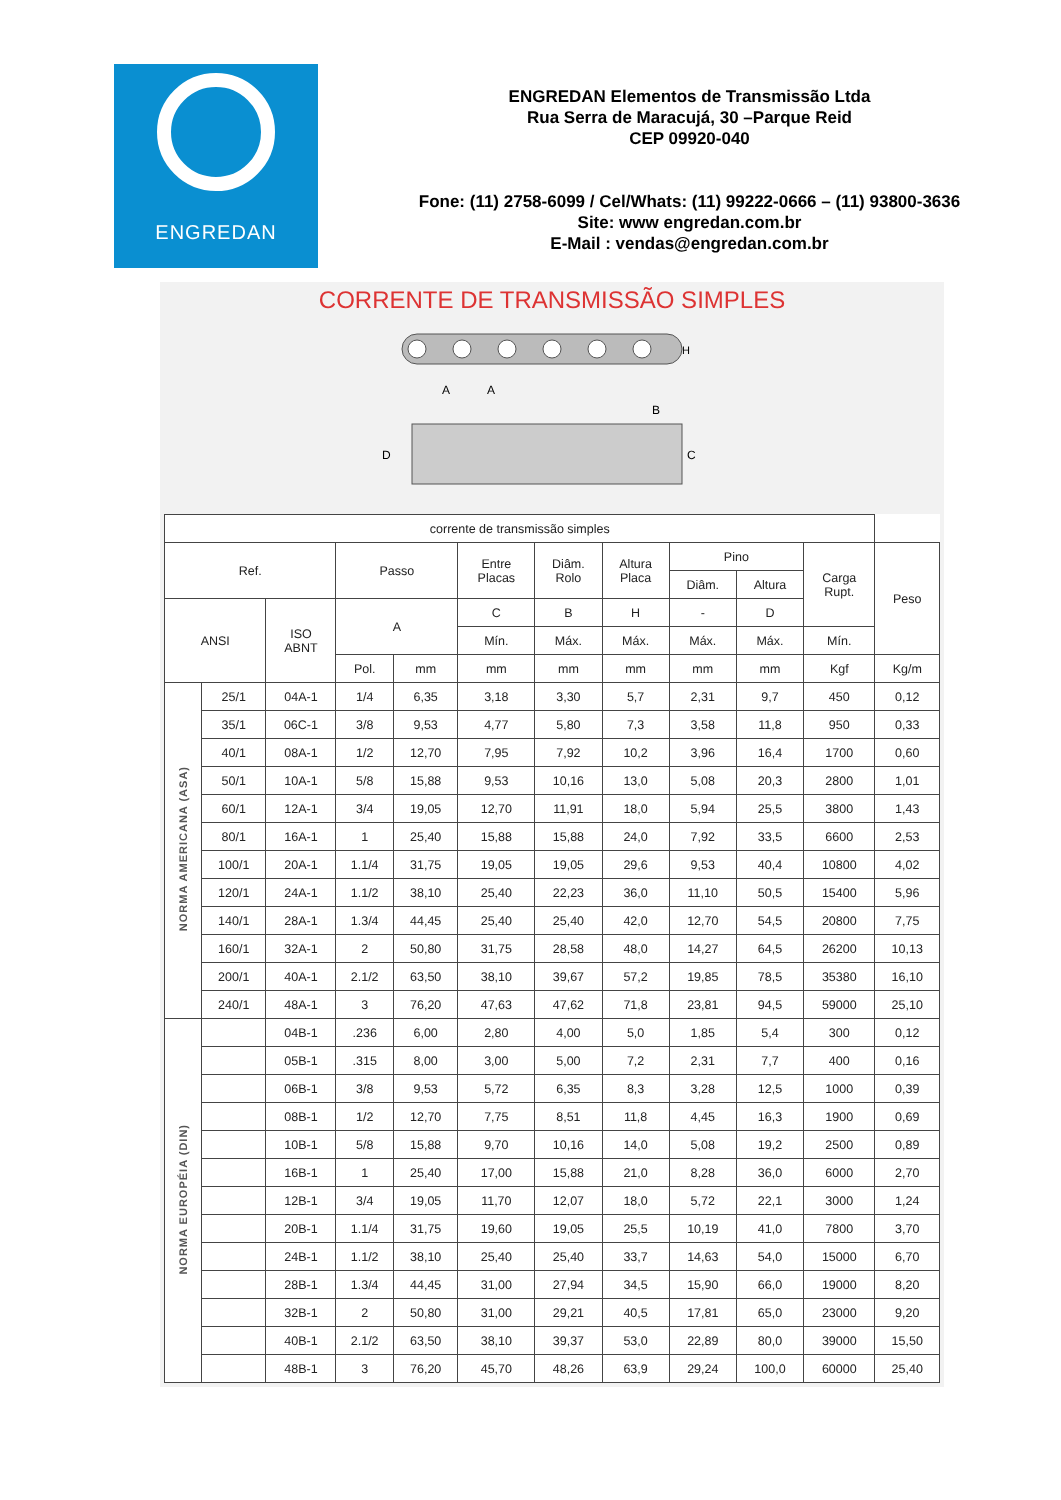ENGREDAN
ENGREDAN Elementos de Transmissão Ltda
Rua Serra de Maracujá, 30 –Parque Reid
CEP 09920-040
Fone: (11) 2758-6099 / Cel/Whats: (11) 99222-0666 – (11) 93800-3636
Site: www engredan.com.br
E-Mail : vendas@engredan.com.br
CORRENTE DE TRANSMISSÃO SIMPLES
A
A
H
D
C
B
| corrente de transmissão simples | | | | | | | | | | | |
| Ref. | | | Passo | | Entre Placas | Diâm. Rolo | Altura Placa | Pino | | Carga Rupt. | Peso |
| | | | | | | | | Diâm. | Altura | | |
| ANSI | | ISO ABNT | A | | C | B | H | - | D | | |
| | | | | | Mín. | Máx. | Máx. | Máx. | Máx. | Mín. | |
| | | | Pol. | mm | mm | mm | mm | mm | mm | Kgf | Kg/m |
| NORMA AMERICANA (ASA) | 25/1 | 04A-1 | 1/4 | 6,35 | 3,18 | 3,30 | 5,7 | 2,31 | 9,7 | 450 | 0,12 |
| | 35/1 | 06C-1 | 3/8 | 9,53 | 4,77 | 5,80 | 7,3 | 3,58 | 11,8 | 950 | 0,33 |
| | 40/1 | 08A-1 | 1/2 | 12,70 | 7,95 | 7,92 | 10,2 | 3,96 | 16,4 | 1700 | 0,60 |
| | 50/1 | 10A-1 | 5/8 | 15,88 | 9,53 | 10,16 | 13,0 | 5,08 | 20,3 | 2800 | 1,01 |
| | 60/1 | 12A-1 | 3/4 | 19,05 | 12,70 | 11,91 | 18,0 | 5,94 | 25,5 | 3800 | 1,43 |
| | 80/1 | 16A-1 | 1 | 25,40 | 15,88 | 15,88 | 24,0 | 7,92 | 33,5 | 6600 | 2,53 |
| | 100/1 | 20A-1 | 1.1/4 | 31,75 | 19,05 | 19,05 | 29,6 | 9,53 | 40,4 | 10800 | 4,02 |
| | 120/1 | 24A-1 | 1.1/2 | 38,10 | 25,40 | 22,23 | 36,0 | 11,10 | 50,5 | 15400 | 5,96 |
| | 140/1 | 28A-1 | 1.3/4 | 44,45 | 25,40 | 25,40 | 42,0 | 12,70 | 54,5 | 20800 | 7,75 |
| | 160/1 | 32A-1 | 2 | 50,80 | 31,75 | 28,58 | 48,0 | 14,27 | 64,5 | 26200 | 10,13 |
| | 200/1 | 40A-1 | 2.1/2 | 63,50 | 38,10 | 39,67 | 57,2 | 19,85 | 78,5 | 35380 | 16,10 |
| | 240/1 | 48A-1 | 3 | 76,20 | 47,63 | 47,62 | 71,8 | 23,81 | 94,5 | 59000 | 25,10 |
| NORMA EUROPÉIA (DIN) | | 04B-1 | .236 | 6,00 | 2,80 | 4,00 | 5,0 | 1,85 | 5,4 | 300 | 0,12 |
| | | 05B-1 | .315 | 8,00 | 3,00 | 5,00 | 7,2 | 2,31 | 7,7 | 400 | 0,16 |
| | | 06B-1 | 3/8 | 9,53 | 5,72 | 6,35 | 8,3 | 3,28 | 12,5 | 1000 | 0,39 |
| | | 08B-1 | 1/2 | 12,70 | 7,75 | 8,51 | 11,8 | 4,45 | 16,3 | 1900 | 0,69 |
| | | 10B-1 | 5/8 | 15,88 | 9,70 | 10,16 | 14,0 | 5,08 | 19,2 | 2500 | 0,89 |
| | | 16B-1 | 1 | 25,40 | 17,00 | 15,88 | 21,0 | 8,28 | 36,0 | 6000 | 2,70 |
| | | 12B-1 | 3/4 | 19,05 | 11,70 | 12,07 | 18,0 | 5,72 | 22,1 | 3000 | 1,24 |
| | | 20B-1 | 1.1/4 | 31,75 | 19,60 | 19,05 | 25,5 | 10,19 | 41,0 | 7800 | 3,70 |
| | | 24B-1 | 1.1/2 | 38,10 | 25,40 | 25,40 | 33,7 | 14,63 | 54,0 | 15000 | 6,70 |
| | | 28B-1 | 1.3/4 | 44,45 | 31,00 | 27,94 | 34,5 | 15,90 | 66,0 | 19000 | 8,20 |
| | | 32B-1 | 2 | 50,80 | 31,00 | 29,21 | 40,5 | 17,81 | 65,0 | 23000 | 9,20 |
| | | 40B-1 | 2.1/2 | 63,50 | 38,10 | 39,37 | 53,0 | 22,89 | 80,0 | 39000 | 15,50 |
| | | 48B-1 | 3 | 76,20 | 45,70 | 48,26 | 63,9 | 29,24 | 100,0 | 60000 | 25,40 |